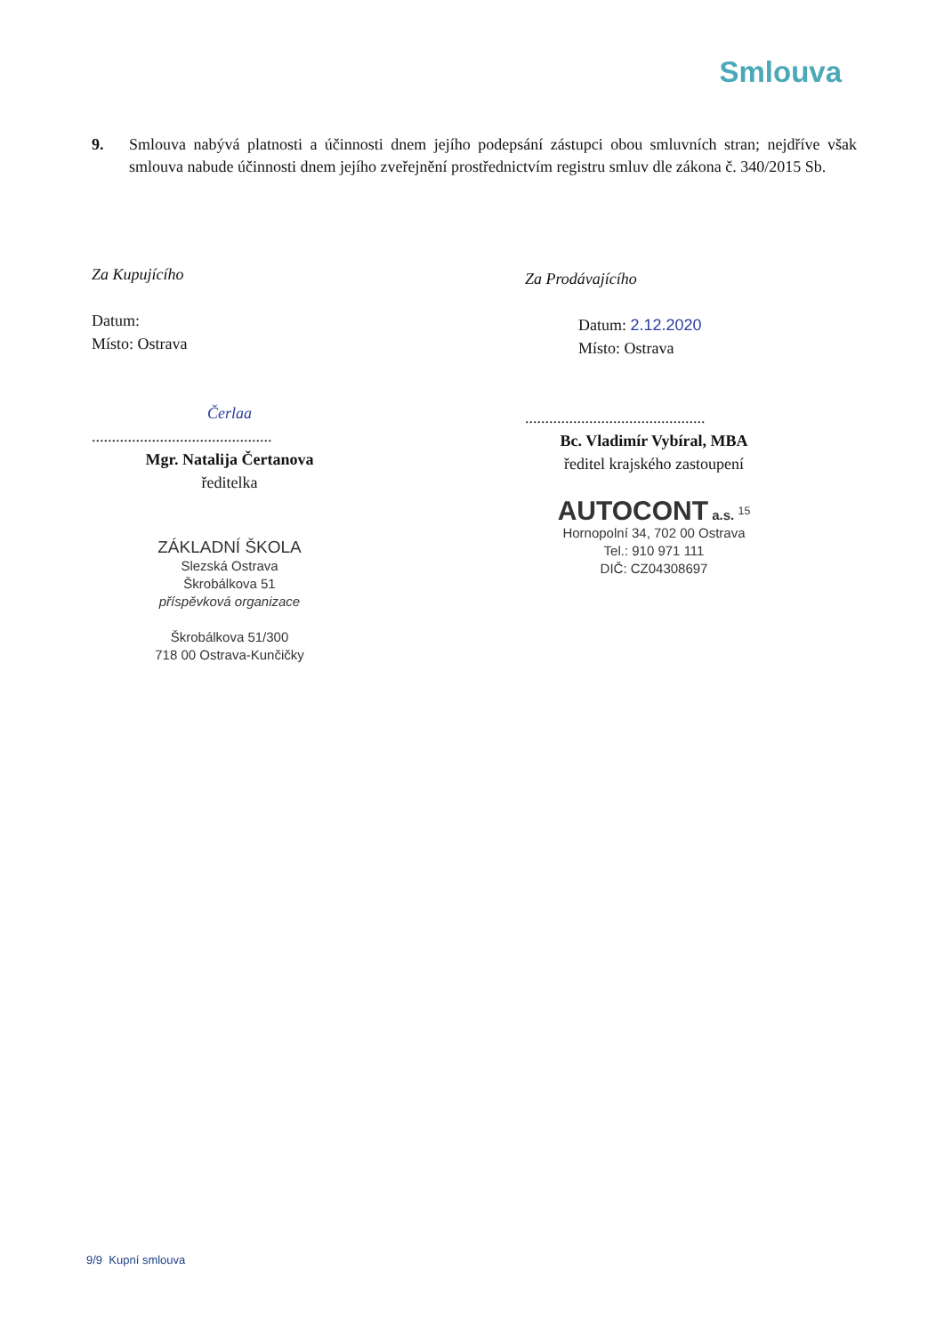Smlouva
9. Smlouva nabývá platnosti a účinnosti dnem jejího podepsání zástupci obou smluvních stran; nejdříve však smlouva nabude účinnosti dnem jejího zveřejnění prostřednictvím registru smluv dle zákona č. 340/2015 Sb.
Za Kupujícího
Datum:
Místo: Ostrava
Čerlaa
.............................................
Mgr. Natalija Čertanova
ředitelka
ZÁKLADNÍ ŠKOLA
Slezská Ostrava
Škrobálkova 51
příspěvková organizace
Škrobálkova 51/300
718 00 Ostrava-Kunčičky
Za Prodávajícího
Datum: 2.12.2020
Místo: Ostrava
.............................................
Bc. Vladimír Vybíral, MBA
ředitel krajského zastoupení
AUTOCONT a.s. <sup>15</sup>
Hornopolní 34, 702 00 Ostrava
Tel.: 910 971 111
DIČ: CZ04308697
9/9 Kupní smlouva